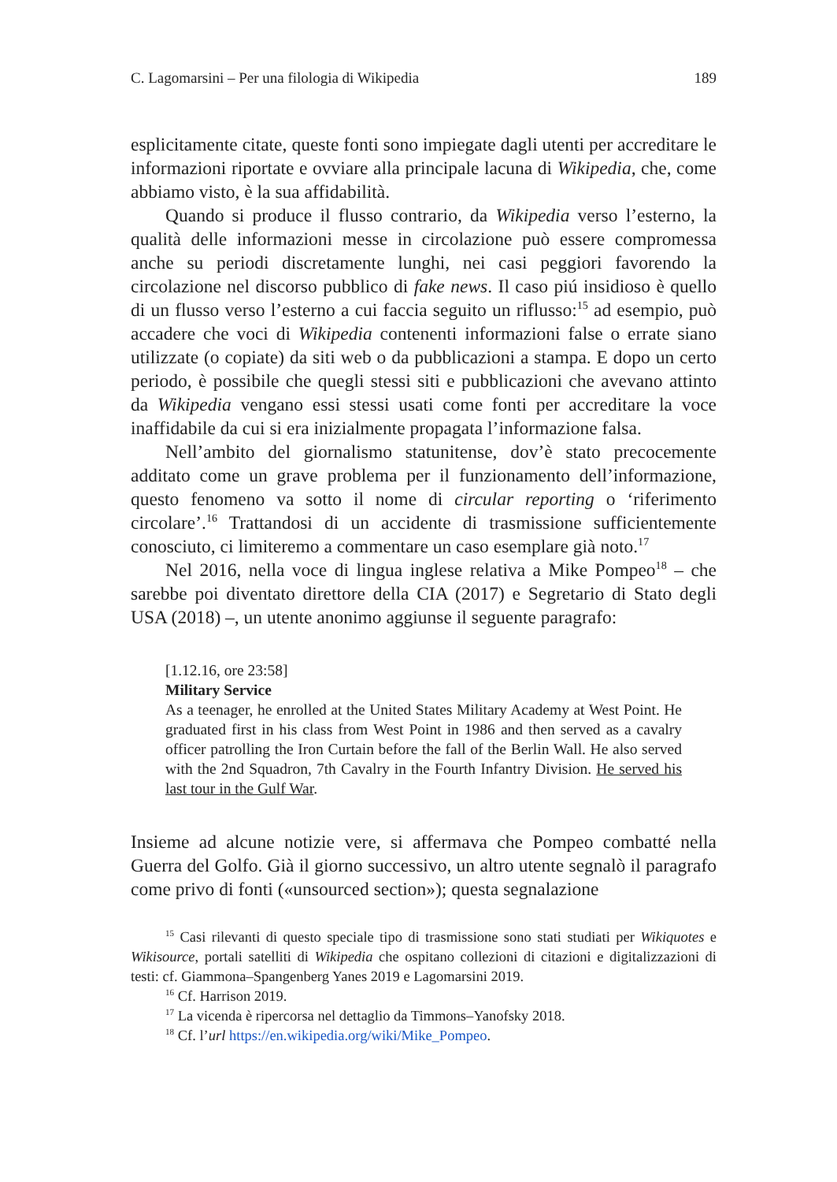C. Lagomarsini – Per una filologia di Wikipedia 189
esplicitamente citate, queste fonti sono impiegate dagli utenti per accreditare le informazioni riportate e ovviare alla principale lacuna di Wikipedia, che, come abbiamo visto, è la sua affidabilità.
Quando si produce il flusso contrario, da Wikipedia verso l’esterno, la qualità delle informazioni messe in circolazione può essere compromessa anche su periodi discretamente lunghi, nei casi peggiori favorendo la circolazione nel discorso pubblico di fake news. Il caso piú insidioso è quello di un flusso verso l’esterno a cui faccia seguito un riflusso:<sup>15</sup> ad esempio, può accadere che voci di Wikipedia contenenti informazioni false o errate siano utilizzate (o copiate) da siti web o da pubblicazioni a stampa. E dopo un certo periodo, è possibile che quegli stessi siti e pubblicazioni che avevano attinto da Wikipedia vengano essi stessi usati come fonti per accreditare la voce inaffidabile da cui si era inizialmente propagata l’informazione falsa.
Nell’ambito del giornalismo statunitense, dov’è stato precocemente additato come un grave problema per il funzionamento dell’informazione, questo fenomeno va sotto il nome di circular reporting o ‘riferimento circolare’.<sup>16</sup> Trattandosi di un accidente di trasmissione sufficientemente conosciuto, ci limiteremo a commentare un caso esemplare già noto.<sup>17</sup>
Nel 2016, nella voce di lingua inglese relativa a Mike Pompeo<sup>18</sup> – che sarebbe poi diventato direttore della CIA (2017) e Segretario di Stato degli USA (2018) –, un utente anonimo aggiunse il seguente paragrafo:
[1.12.16, ore 23:58]
Military Service
As a teenager, he enrolled at the United States Military Academy at West Point. He graduated first in his class from West Point in 1986 and then served as a cavalry officer patrolling the Iron Curtain before the fall of the Berlin Wall. He also served with the 2nd Squadron, 7th Cavalry in the Fourth Infantry Division. He served his last tour in the Gulf War.
Insieme ad alcune notizie vere, si affermava che Pompeo combatté nella Guerra del Golfo. Già il giorno successivo, un altro utente segnalò il paragrafo come privo di fonti («unsourced section»); questa segnalazione
<sup>15</sup> Casi rilevanti di questo speciale tipo di trasmissione sono stati studiati per Wikiquotes e Wikisource, portali satelliti di Wikipedia che ospitano collezioni di citazioni e digitalizzazioni di testi: cf. Giammona–Spangenberg Yanes 2019 e Lagomarsini 2019.
<sup>16</sup> Cf. Harrison 2019.
<sup>17</sup> La vicenda è ripercorsa nel dettaglio da Timmons–Yanofsky 2018.
<sup>18</sup> Cf. l’url https://en.wikipedia.org/wiki/Mike_Pompeo.